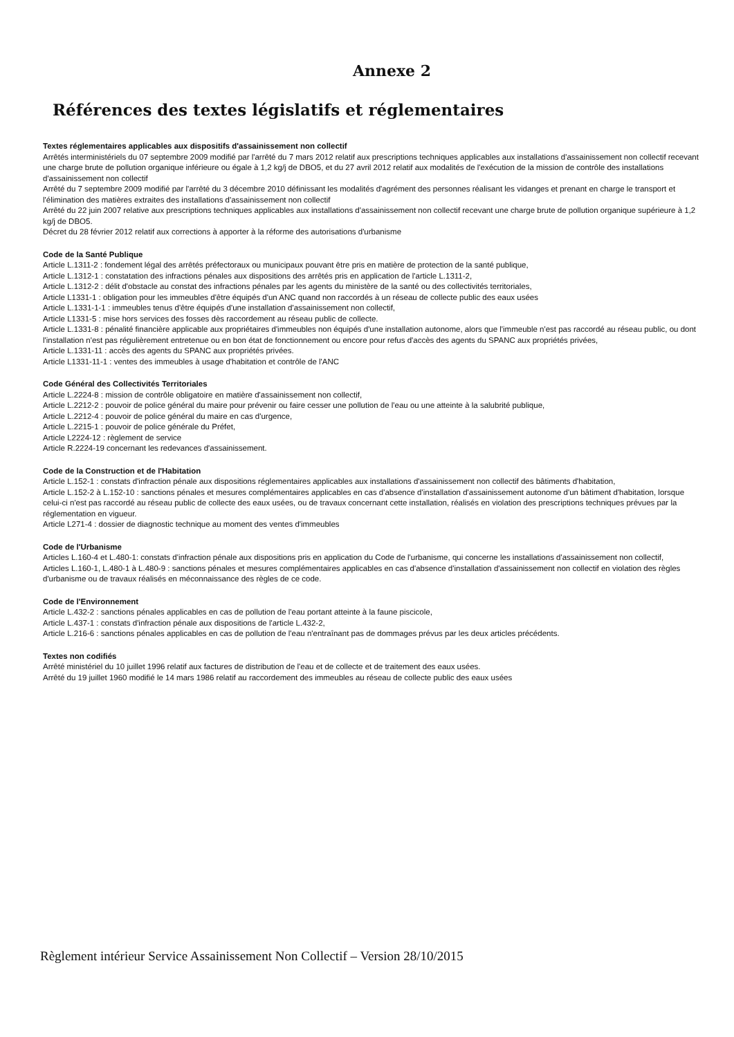Annexe 2
Références des textes législatifs et réglementaires
Textes réglementaires applicables aux dispositifs d'assainissement non collectif
Arrêtés interministériels du 07 septembre 2009 modifié par l'arrêté du 7 mars 2012 relatif aux prescriptions techniques applicables aux installations d'assainissement non collectif recevant une charge brute de pollution organique inférieure ou égale à 1,2 kg/j de DBO5, et du 27 avril 2012 relatif aux modalités de l'exécution de la mission de contrôle des installations d'assainissement non collectif
Arrêté du 7 septembre 2009 modifié par l'arrêté du 3 décembre 2010 définissant les modalités d'agrément des personnes réalisant les vidanges et prenant en charge le transport et l'élimination des matières extraites des installations d'assainissement non collectif
Arrêté du 22 juin 2007 relative aux prescriptions techniques applicables aux installations d'assainissement non collectif recevant une charge brute de pollution organique supérieure à 1,2 kg/j de DBO5.
Décret du 28 février 2012 relatif aux corrections à apporter à la réforme des autorisations d'urbanisme
Code de la Santé Publique
Article L.1311-2 : fondement légal des arrêtés préfectoraux ou municipaux pouvant être pris en matière de protection de la santé publique,
Article L.1312-1 : constatation des infractions pénales aux dispositions des arrêtés pris en application de l'article L.1311-2,
Article L.1312-2 : délit d'obstacle au constat des infractions pénales par les agents du ministère de la santé ou des collectivités territoriales,
Article L1331-1 : obligation pour les immeubles d'être équipés d'un ANC quand non raccordés à un réseau de collecte public des eaux usées
Article L.1331-1-1 : immeubles tenus d'être équipés d'une installation d'assainissement non collectif,
Article L1331-5 : mise hors services des fosses dès raccordement au réseau public de collecte.
Article L.1331-8 : pénalité financière applicable aux propriétaires d'immeubles non équipés d'une installation autonome, alors que l'immeuble n'est pas raccordé au réseau public, ou dont l'installation n'est pas régulièrement entretenue ou en bon état de fonctionnement ou encore pour refus d'accès des agents du SPANC aux propriétés privées,
Article L.1331-11 : accès des agents du SPANC aux propriétés privées.
Article L1331-11-1 : ventes des immeubles à usage d'habitation et contrôle de l'ANC
Code Général des Collectivités Territoriales
Article L.2224-8 : mission de contrôle obligatoire en matière d'assainissement non collectif,
Article L.2212-2 : pouvoir de police général du maire pour prévenir ou faire cesser une pollution de l'eau ou une atteinte à la salubrité publique,
Article L.2212-4 : pouvoir de police général du maire en cas d'urgence,
Article L.2215-1 : pouvoir de police générale du Préfet,
Article L2224-12 : règlement de service
Article R.2224-19 concernant les redevances d'assainissement.
Code de la Construction et de l'Habitation
Article L.152-1 : constats d'infraction pénale aux dispositions réglementaires applicables aux installations d'assainissement non collectif des bâtiments d'habitation,
Article L.152-2 à L.152-10 : sanctions pénales et mesures complémentaires applicables en cas d'absence d'installation d'assainissement autonome d'un bâtiment d'habitation, lorsque celui-ci n'est pas raccordé au réseau public de collecte des eaux usées, ou de travaux concernant cette installation, réalisés en violation des prescriptions techniques prévues par la réglementation en vigueur.
Article L271-4 : dossier de diagnostic technique au moment des ventes d'immeubles
Code de l'Urbanisme
Articles L.160-4 et L.480-1: constats d'infraction pénale aux dispositions pris en application du Code de l'urbanisme, qui concerne les installations d'assainissement non collectif,
Articles L.160-1, L.480-1 à L.480-9 : sanctions pénales et mesures complémentaires applicables en cas d'absence d'installation d'assainissement non collectif en violation des règles d'urbanisme ou de travaux réalisés en méconnaissance des règles de ce code.
Code de l'Environnement
Article L.432-2 : sanctions pénales applicables en cas de pollution de l'eau portant atteinte à la faune piscicole,
Article L.437-1 : constats d'infraction pénale aux dispositions de l'article L.432-2,
Article L.216-6 : sanctions pénales applicables en cas de pollution de l'eau n'entraînant pas de dommages prévus par les deux articles précédents.
Textes non codifiés
Arrêté ministériel du 10 juillet 1996 relatif aux factures de distribution de l'eau et de collecte et de traitement des eaux usées.
Arrêté du 19 juillet 1960 modifié le 14 mars 1986 relatif au raccordement des immeubles au réseau de collecte public des eaux usées
Règlement intérieur Service Assainissement Non Collectif – Version 28/10/2015